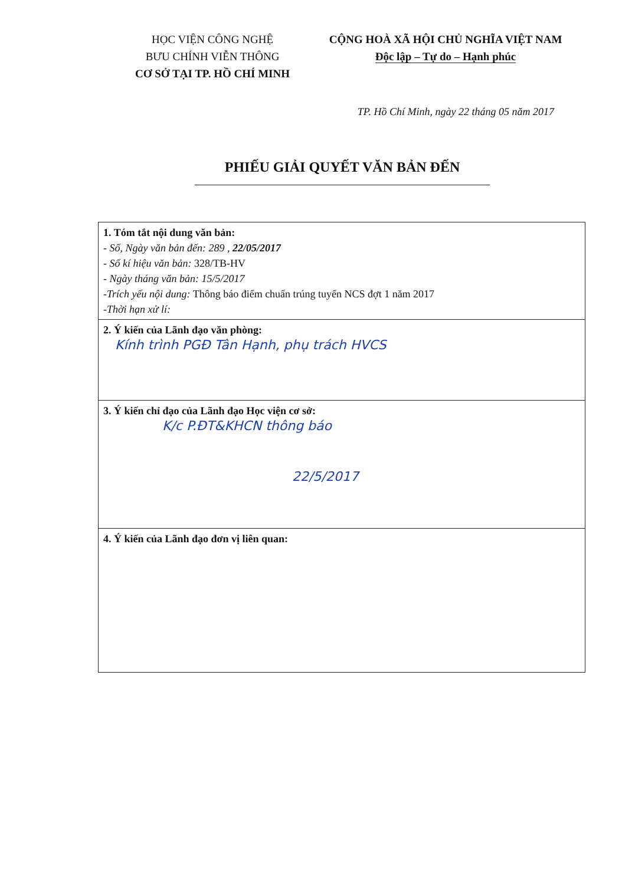HỌC VIỆN CÔNG NGHỆ
BƯU CHÍNH VIỄN THÔNG
CƠ SỞ TẠI TP. HỒ CHÍ MINH
CỘNG HOÀ XÃ HỘI CHỦ NGHĨA VIỆT NAM
Độc lập – Tự do – Hạnh phúc
TP. Hồ Chí Minh, ngày 22 tháng 05 năm 2017
PHIẾU GIẢI QUYẾT VĂN BẢN ĐẾN
| 1. Tóm tắt nội dung văn bản: - Số, Ngày văn bản đến: 289 , 22/05/2017 - Số kí hiệu văn bản: 328/TB-HV - Ngày tháng văn bản: 15/5/2017 -Trích yếu nội dung: Thông báo điểm chuẩn trúng tuyển NCS đợt 1 năm 2017 -Thời hạn xử lí: |
| 2. Ý kiến của Lãnh đạo văn phòng: Kính trình PGĐ Tân Hạnh, phụ trách HVCS |
| 3. Ý kiến chỉ đạo của Lãnh đạo Học viện cơ sở: K/c P.ĐT&KHCN thông báo 22/5/2017 |
| 4. Ý kiến của Lãnh đạo đơn vị liên quan: |